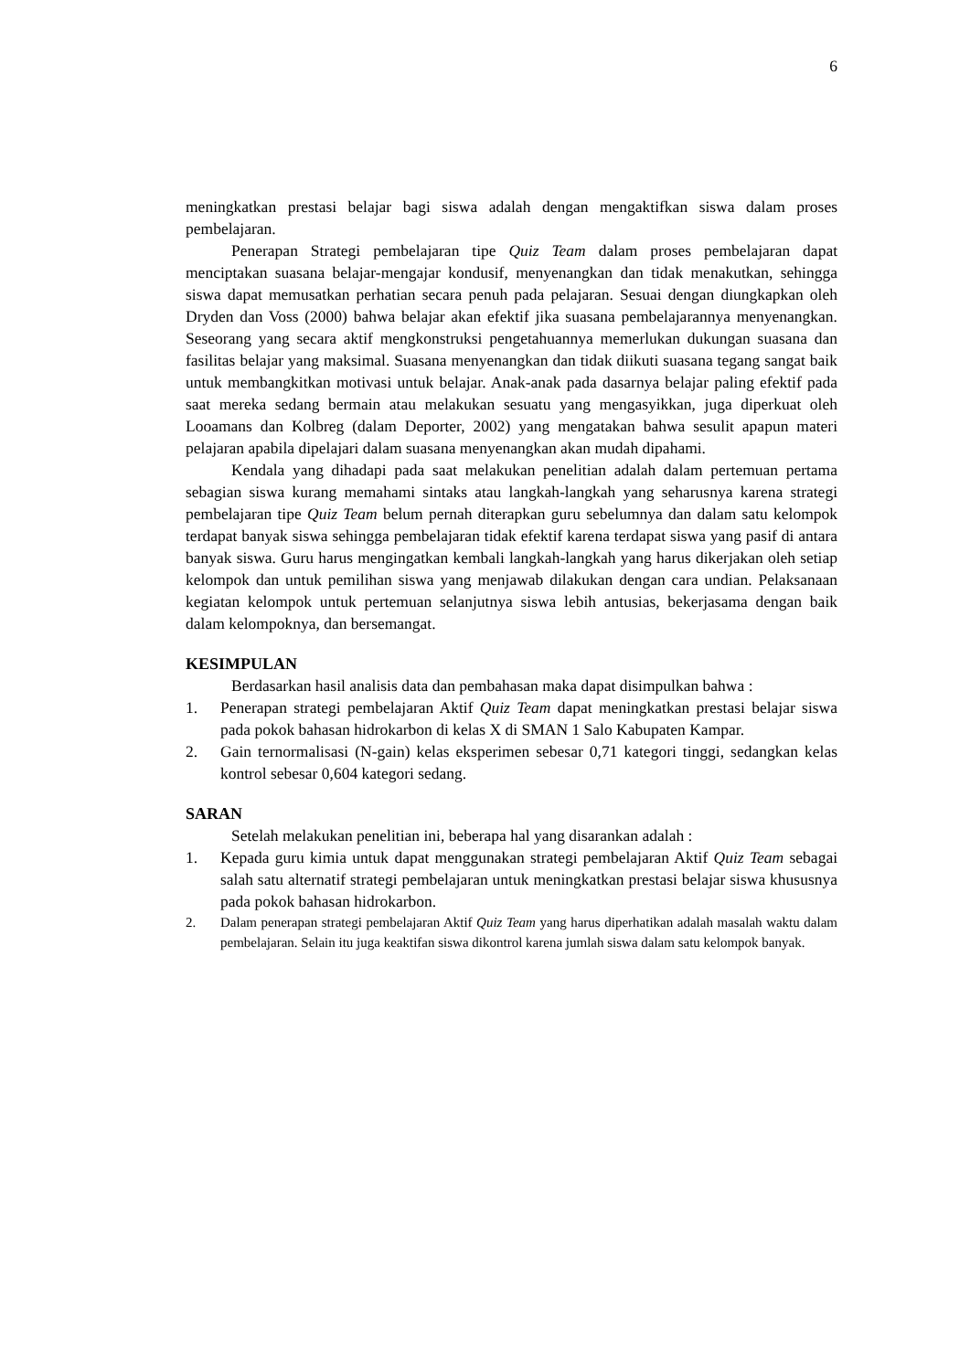6
meningkatkan prestasi belajar bagi siswa adalah dengan mengaktifkan siswa dalam proses pembelajaran.
Penerapan Strategi pembelajaran tipe Quiz Team dalam proses pembelajaran dapat menciptakan suasana belajar-mengajar kondusif, menyenangkan dan tidak menakutkan, sehingga siswa dapat memusatkan perhatian secara penuh pada pelajaran. Sesuai dengan diungkapkan oleh Dryden dan Voss (2000) bahwa belajar akan efektif jika suasana pembelajarannya menyenangkan. Seseorang yang secara aktif mengkonstruksi pengetahuannya memerlukan dukungan suasana dan fasilitas belajar yang maksimal. Suasana menyenangkan dan tidak diikuti suasana tegang sangat baik untuk membangkitkan motivasi untuk belajar. Anak-anak pada dasarnya belajar paling efektif pada saat mereka sedang bermain atau melakukan sesuatu yang mengasyikkan, juga diperkuat oleh Looamans dan Kolbreg (dalam Deporter, 2002) yang mengatakan bahwa sesulit apapun materi pelajaran apabila dipelajari dalam suasana menyenangkan akan mudah dipahami.
Kendala yang dihadapi pada saat melakukan penelitian adalah dalam pertemuan pertama sebagian siswa kurang memahami sintaks atau langkah-langkah yang seharusnya karena strategi pembelajaran tipe Quiz Team belum pernah diterapkan guru sebelumnya dan dalam satu kelompok terdapat banyak siswa sehingga pembelajaran tidak efektif karena terdapat siswa yang pasif di antara banyak siswa. Guru harus mengingatkan kembali langkah-langkah yang harus dikerjakan oleh setiap kelompok dan untuk pemilihan siswa yang menjawab dilakukan dengan cara undian. Pelaksanaan kegiatan kelompok untuk pertemuan selanjutnya siswa lebih antusias, bekerjasama dengan baik dalam kelompoknya, dan bersemangat.
KESIMPULAN
Berdasarkan hasil analisis data dan pembahasan maka dapat disimpulkan bahwa :
1. Penerapan strategi pembelajaran Aktif Quiz Team dapat meningkatkan prestasi belajar siswa pada pokok bahasan hidrokarbon di kelas X di SMAN 1 Salo Kabupaten Kampar.
2. Gain ternormalisasi (N-gain) kelas eksperimen sebesar 0,71 kategori tinggi, sedangkan kelas kontrol sebesar 0,604 kategori sedang.
SARAN
Setelah melakukan penelitian ini, beberapa hal yang disarankan adalah :
1. Kepada guru kimia untuk dapat menggunakan strategi pembelajaran Aktif Quiz Team sebagai salah satu alternatif strategi pembelajaran untuk meningkatkan prestasi belajar siswa khususnya pada pokok bahasan hidrokarbon.
2. Dalam penerapan strategi pembelajaran Aktif Quiz Team yang harus diperhatikan adalah masalah waktu dalam pembelajaran. Selain itu juga keaktifan siswa dikontrol karena jumlah siswa dalam satu kelompok banyak.